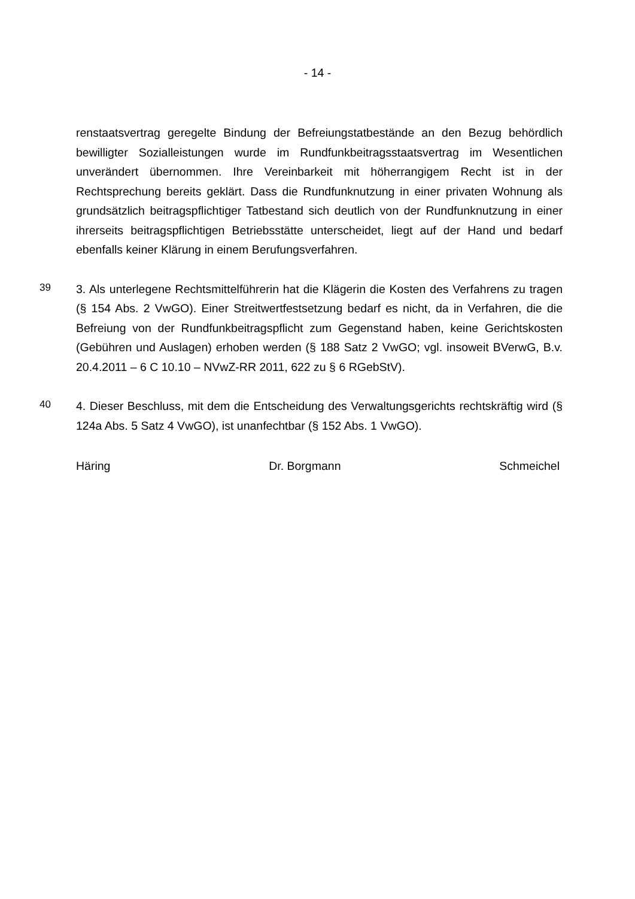- 14 -
renstaatsvertrag geregelte Bindung der Befreiungstatbestände an den Bezug behördlich bewilligter Sozialleistungen wurde im Rundfunkbeitragsstaatsvertrag im Wesentlichen unverändert übernommen. Ihre Vereinbarkeit mit höherrangigem Recht ist in der Rechtsprechung bereits geklärt. Dass die Rundfunknutzung in einer privaten Wohnung als grundsätzlich beitragspflichtiger Tatbestand sich deutlich von der Rundfunknutzung in einer ihrerseits beitragspflichtigen Betriebsstätte unterscheidet, liegt auf der Hand und bedarf ebenfalls keiner Klärung in einem Berufungsverfahren.
39
3. Als unterlegene Rechtsmittelführerin hat die Klägerin die Kosten des Verfahrens zu tragen (§ 154 Abs. 2 VwGO). Einer Streitwertfestsetzung bedarf es nicht, da in Verfahren, die die Befreiung von der Rundfunkbeitragspflicht zum Gegenstand haben, keine Gerichtskosten (Gebühren und Auslagen) erhoben werden (§ 188 Satz 2 VwGO; vgl. insoweit BVerwG, B.v. 20.4.2011 – 6 C 10.10 – NVwZ-RR 2011, 622 zu § 6 RGebStV).
40
4. Dieser Beschluss, mit dem die Entscheidung des Verwaltungsgerichts rechtskräftig wird (§ 124a Abs. 5 Satz 4 VwGO), ist unanfechtbar (§ 152 Abs. 1 VwGO).
Häring Dr. Borgmann Schmeichel